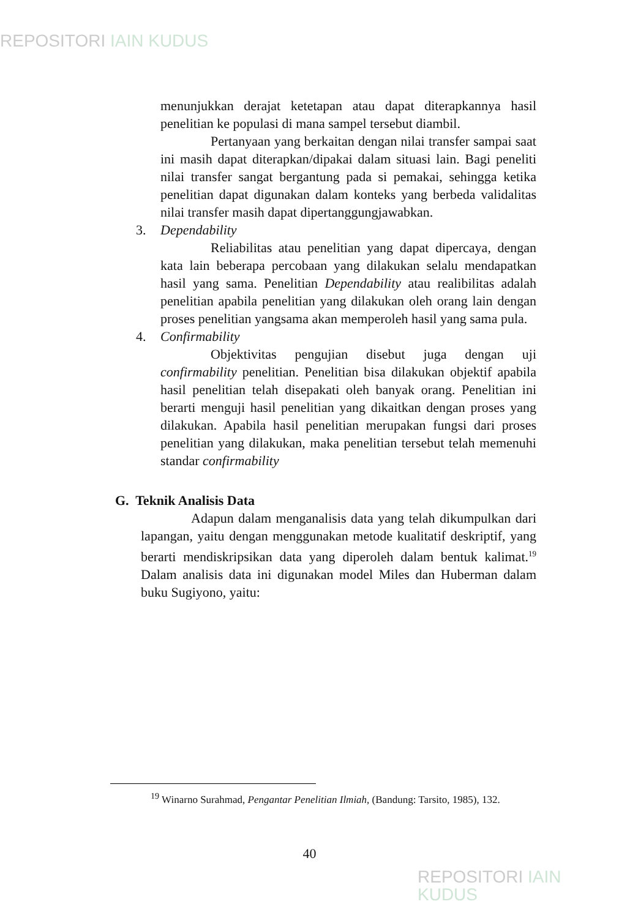REPOSITORI IAIN KUDUS
menunjukkan derajat ketetapan atau dapat diterapkannya hasil penelitian ke populasi di mana sampel tersebut diambil.
Pertanyaan yang berkaitan dengan nilai transfer sampai saat ini masih dapat diterapkan/dipakai dalam situasi lain. Bagi peneliti nilai transfer sangat bergantung pada si pemakai, sehingga ketika penelitian dapat digunakan dalam konteks yang berbeda validalitas nilai transfer masih dapat dipertanggungjawabkan.
3. Dependability
Reliabilitas atau penelitian yang dapat dipercaya, dengan kata lain beberapa percobaan yang dilakukan selalu mendapatkan hasil yang sama. Penelitian Dependability atau realibilitas adalah penelitian apabila penelitian yang dilakukan oleh orang lain dengan proses penelitian yangsama akan memperoleh hasil yang sama pula.
4. Confirmability
Objektivitas pengujian disebut juga dengan uji confirmability penelitian. Penelitian bisa dilakukan objektif apabila hasil penelitian telah disepakati oleh banyak orang. Penelitian ini berarti menguji hasil penelitian yang dikaitkan dengan proses yang dilakukan. Apabila hasil penelitian merupakan fungsi dari proses penelitian yang dilakukan, maka penelitian tersebut telah memenuhi standar confirmability
G. Teknik Analisis Data
Adapun dalam menganalisis data yang telah dikumpulkan dari lapangan, yaitu dengan menggunakan metode kualitatif deskriptif, yang berarti mendiskripsikan data yang diperoleh dalam bentuk kalimat.<sup>19</sup> Dalam analisis data ini digunakan model Miles dan Huberman dalam buku Sugiyono, yaitu:
<sup>19</sup> Winarno Surahmad, Pengantar Penelitian Ilmiah, (Bandung: Tarsito, 1985), 132.
40
REPOSITORI IAIN KUDUS